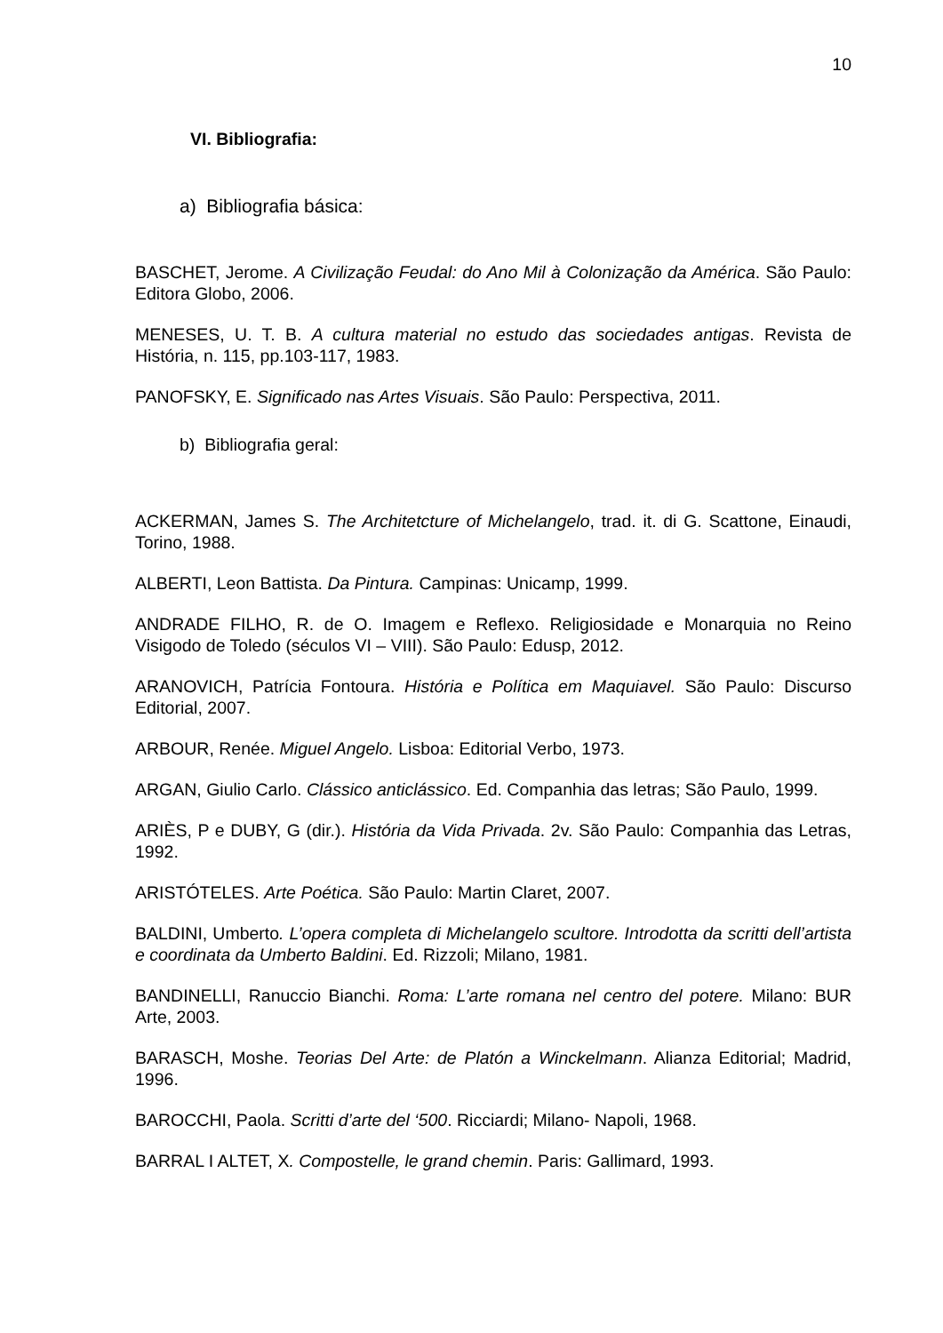10
VI. Bibliografia:
a) Bibliografia básica:
BASCHET, Jerome. A Civilização Feudal: do Ano Mil à Colonização da América. São Paulo: Editora Globo, 2006.
MENESES, U. T. B. A cultura material no estudo das sociedades antigas. Revista de História, n. 115, pp.103-117, 1983.
PANOFSKY, E. Significado nas Artes Visuais. São Paulo: Perspectiva, 2011.
b) Bibliografia geral:
ACKERMAN, James S. The Architetcture of Michelangelo, trad. it. di G. Scattone, Einaudi, Torino, 1988.
ALBERTI, Leon Battista. Da Pintura. Campinas: Unicamp, 1999.
ANDRADE FILHO, R. de O. Imagem e Reflexo. Religiosidade e Monarquia no Reino Visigodo de Toledo (séculos VI – VIII). São Paulo: Edusp, 2012.
ARANOVICH, Patrícia Fontoura. História e Política em Maquiavel. São Paulo: Discurso Editorial, 2007.
ARBOUR, Renée. Miguel Angelo. Lisboa: Editorial Verbo, 1973.
ARGAN, Giulio Carlo. Clássico anticlássico. Ed. Companhia das letras; São Paulo, 1999.
ARIÈS, P e DUBY, G (dir.). História da Vida Privada. 2v. São Paulo: Companhia das Letras, 1992.
ARISTÓTELES. Arte Poética. São Paulo: Martin Claret, 2007.
BALDINI, Umberto. L’opera completa di Michelangelo scultore. Introdotta da scritti dell’artista e coordinata da Umberto Baldini. Ed. Rizzoli; Milano, 1981.
BANDINELLI, Ranuccio Bianchi. Roma: L’arte romana nel centro del potere. Milano: BUR Arte, 2003.
BARASCH, Moshe. Teorias Del Arte: de Platón a Winckelmann. Alianza Editorial; Madrid, 1996.
BAROCCHI, Paola. Scritti d’arte del ‘500. Ricciardi; Milano- Napoli, 1968.
BARRAL I ALTET, X. Compostelle, le grand chemin. Paris: Gallimard, 1993.